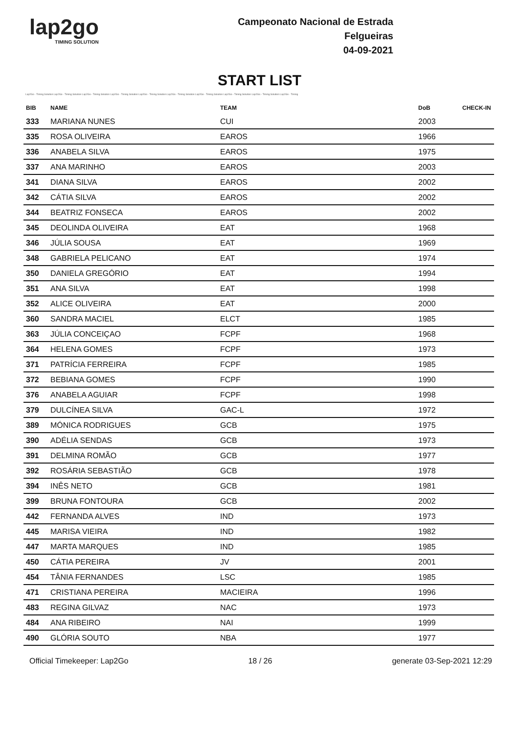lap2go
TIMING SOLUTION
Campeonato Nacional de Estrada
Felgueiras
04-09-2021
START LIST
Lap2Go - Timing Solution Lap2Go - Timing Solution Lap2Go - Timing Solution Lap2Go - Timing Solution Lap2Go - Timing Solution Lap2Go - Timing Solution Lap2Go - Timing Solution Lap2Go - Timing Solution Lap2Go - Timing Solution Lap2Go - Timing
| BIB | NAME | TEAM | DoB | CHECK-IN |
| --- | --- | --- | --- | --- |
| 333 | MARIANA NUNES | CUI | 2003 | |
| 335 | ROSA OLIVEIRA | EAROS | 1966 | |
| 336 | ANABELA SILVA | EAROS | 1975 | |
| 337 | ANA MARINHO | EAROS | 2003 | |
| 341 | DIANA SILVA | EAROS | 2002 | |
| 342 | CÁTIA SILVA | EAROS | 2002 | |
| 344 | BEATRIZ FONSECA | EAROS | 2002 | |
| 345 | DEOLINDA OLIVEIRA | EAT | 1968 | |
| 346 | JÚLIA SOUSA | EAT | 1969 | |
| 348 | GABRIELA PELICANO | EAT | 1974 | |
| 350 | DANIELA GREGÓRIO | EAT | 1994 | |
| 351 | ANA SILVA | EAT | 1998 | |
| 352 | ALICE OLIVEIRA | EAT | 2000 | |
| 360 | SANDRA MACIEL | ELCT | 1985 | |
| 363 | JÚLIA CONCEIÇAO | FCPF | 1968 | |
| 364 | HELENA GOMES | FCPF | 1973 | |
| 371 | PATRÍCIA FERREIRA | FCPF | 1985 | |
| 372 | BEBIANA GOMES | FCPF | 1990 | |
| 376 | ANABELA AGUIAR | FCPF | 1998 | |
| 379 | DULCÍNEA SILVA | GAC-L | 1972 | |
| 389 | MÓNICA RODRIGUES | GCB | 1975 | |
| 390 | ADÉLIA SENDAS | GCB | 1973 | |
| 391 | DELMINA ROMÃO | GCB | 1977 | |
| 392 | ROSÁRIA SEBASTIÃO | GCB | 1978 | |
| 394 | INÊS NETO | GCB | 1981 | |
| 399 | BRUNA FONTOURA | GCB | 2002 | |
| 442 | FERNANDA ALVES | IND | 1973 | |
| 445 | MARISA VIEIRA | IND | 1982 | |
| 447 | MARTA MARQUES | IND | 1985 | |
| 450 | CÁTIA PEREIRA | JV | 2001 | |
| 454 | TÂNIA FERNANDES | LSC | 1985 | |
| 471 | CRISTIANA PEREIRA | MACIEIRA | 1996 | |
| 483 | REGINA GILVAZ | NAC | 1973 | |
| 484 | ANA RIBEIRO | NAI | 1999 | |
| 490 | GLÓRIA SOUTO | NBA | 1977 | |
Official Timekeeper: Lap2Go 18 / 26 generate 03-Sep-2021 12:29